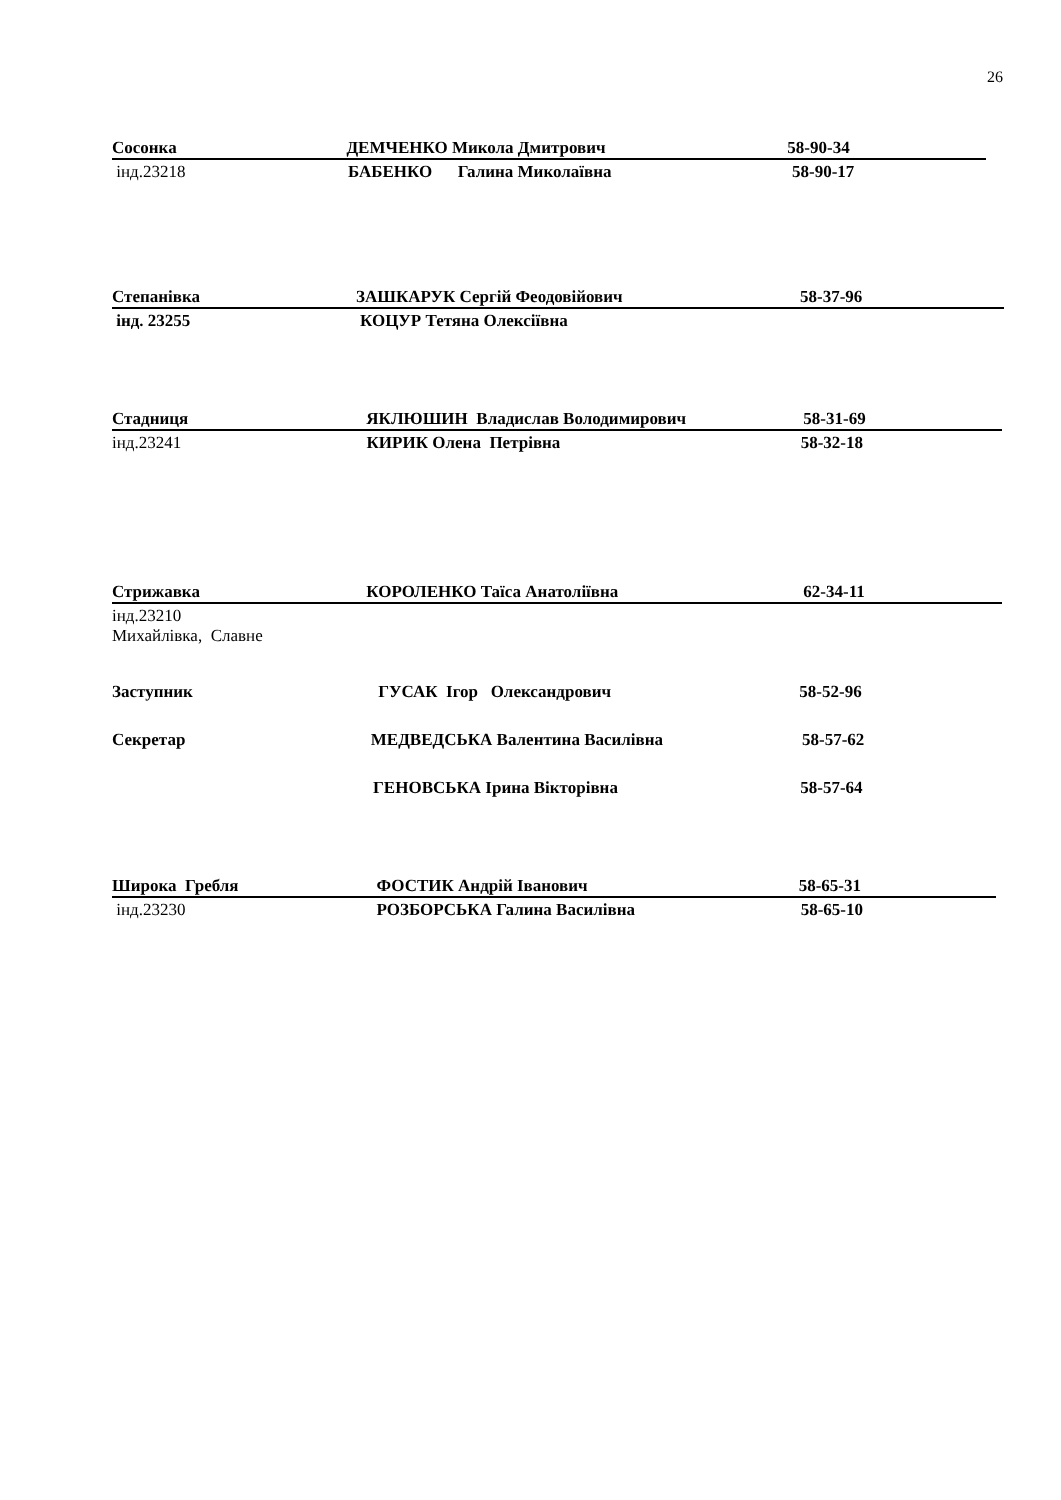26
Сосонка ДЕМЧЕНКО Микола Дмитрович 58-90-34
інд.23218 БАБЕНКО Галина Миколаївна 58-90-17
Степанівка ЗАШКАРУК Сергій Феодовійович 58-37-96
інд. 23255 КОЦУР Тетяна Олексіївна
Стадниця ЯКЛЮШИН Владислав Володимирович 58-31-69
інд.23241 КИРИК Олена Петрівна 58-32-18
Стрижавка КОРОЛЕНКО Таїса Анатоліївна 62-34-11
інд.23210
Михайлівка, Славне
Заступник ГУСАК Ігор Олександрович 58-52-96
Секретар МЕДВЕДСЬКА Валентина Василівна 58-57-62
ГЕНОВСЬКА Ірина Вікторівна 58-57-64
Широка Гребля ФОСТИК Андрій Іванович 58-65-31
інд.23230 РОЗБОРСЬКА Галина Василівна 58-65-10